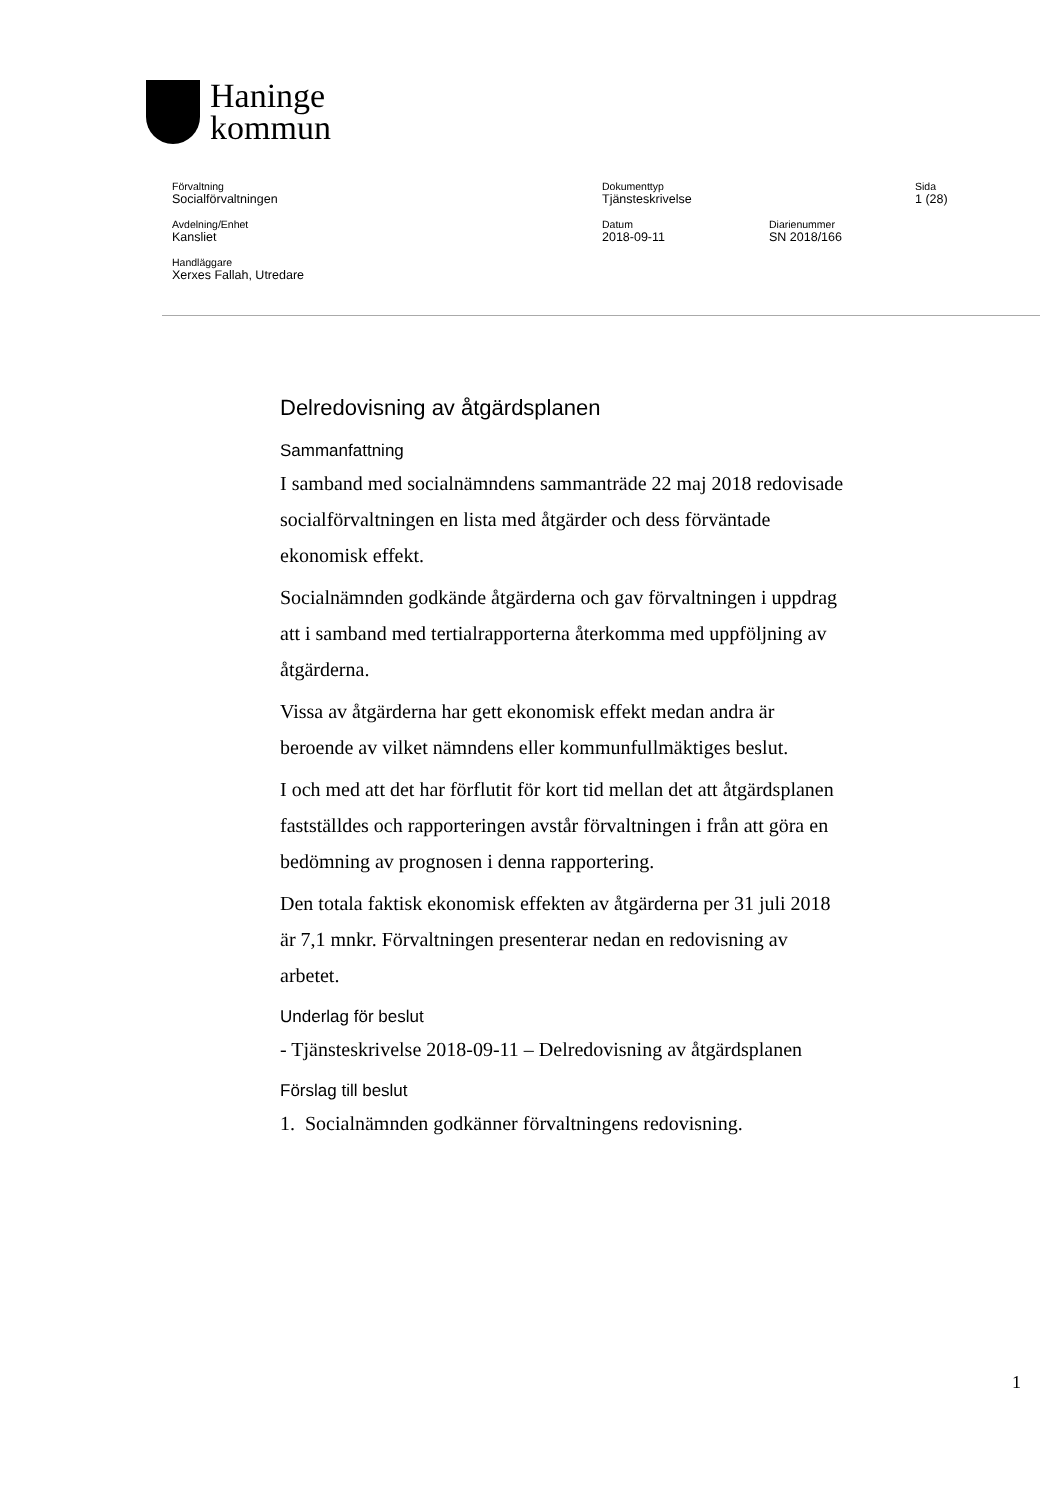Haninge
kommun
Förvaltning
Socialförvaltningen
Dokumenttyp
Tjänsteskrivelse
Sida
1 (28)
Avdelning/Enhet
Kansliet
Datum
2018-09-11
Diarienummer
SN 2018/166
Handläggare
Xerxes Fallah, Utredare
Delredovisning av åtgärdsplanen
Sammanfattning
I samband med socialnämndens sammanträde 22 maj 2018 redovisade socialförvaltningen en lista med åtgärder och dess förväntade ekonomisk effekt.
Socialnämnden godkände åtgärderna och gav förvaltningen i uppdrag att i samband med tertialrapporterna återkomma med uppföljning av åtgärderna.
Vissa av åtgärderna har gett ekonomisk effekt medan andra är beroende av vilket nämndens eller kommunfullmäktiges beslut.
I och med att det har förflutit för kort tid mellan det att åtgärdsplanen fastställdes och rapporteringen avstår förvaltningen i från att göra en bedömning av prognosen i denna rapportering.
Den totala faktisk ekonomisk effekten av åtgärderna per 31 juli 2018 är 7,1 mnkr. Förvaltningen presenterar nedan en redovisning av arbetet.
Underlag för beslut
- Tjänsteskrivelse 2018-09-11 – Delredovisning av åtgärdsplanen
Förslag till beslut
1. Socialnämnden godkänner förvaltningens redovisning.
1